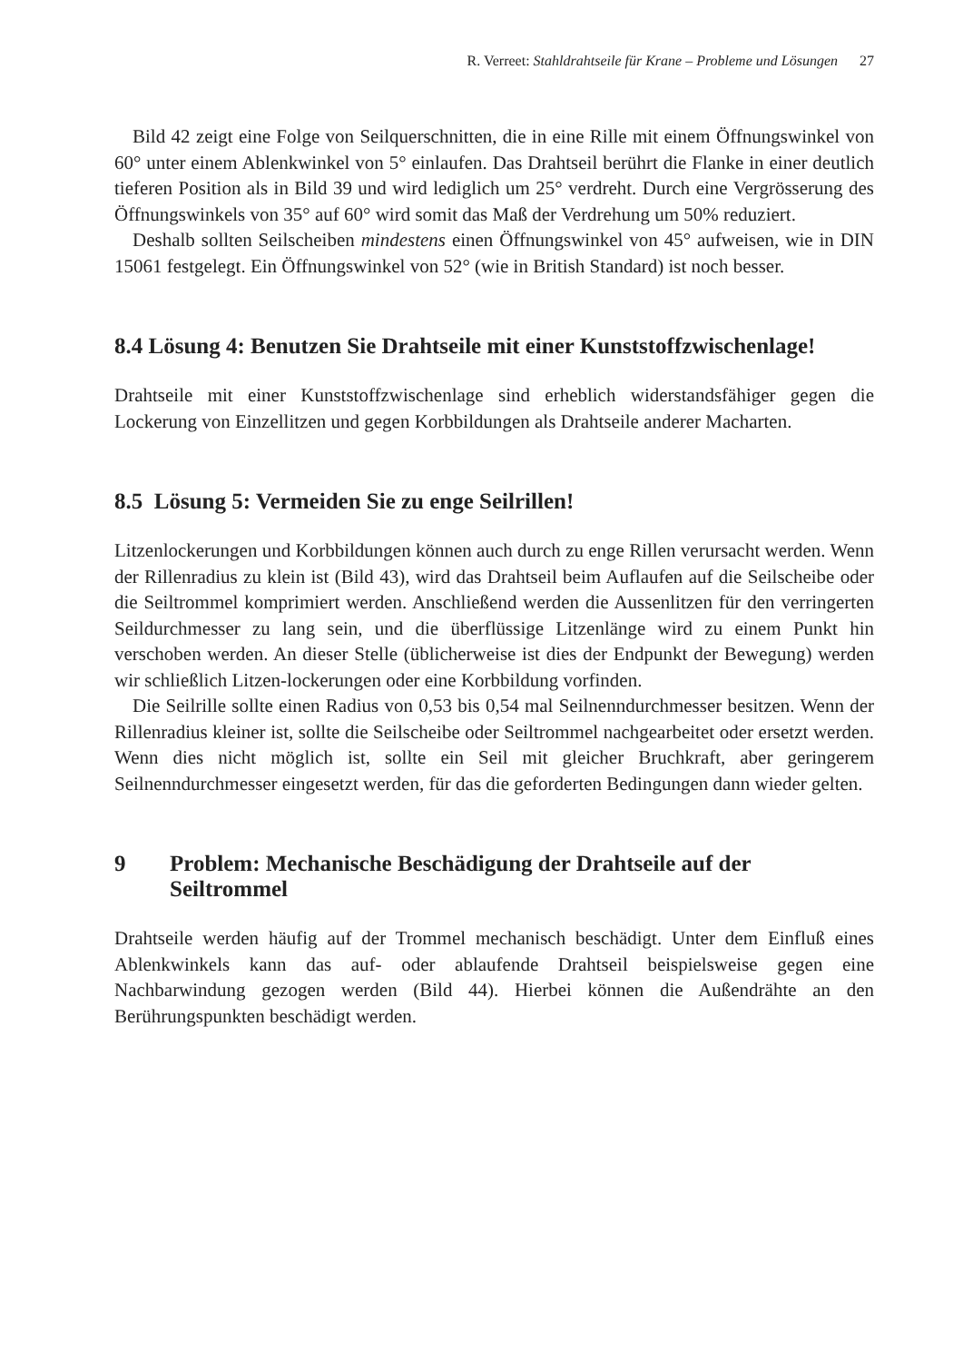R. Verreet: Stahldrahtseile für Krane – Probleme und Lösungen 27
Bild 42 zeigt eine Folge von Seilquerschnitten, die in eine Rille mit einem Öffnungswinkel von 60° unter einem Ablenkwinkel von 5° einlaufen. Das Drahtseil berührt die Flanke in einer deutlich tieferen Position als in Bild 39 und wird lediglich um 25° verdreht. Durch eine Vergrösserung des Öffnungswinkels von 35° auf 60° wird somit das Maß der Verdrehung um 50% reduziert.
Deshalb sollten Seilscheiben mindestens einen Öffnungswinkel von 45° aufweisen, wie in DIN 15061 festgelegt. Ein Öffnungswinkel von 52° (wie in British Standard) ist noch besser.
8.4 Lösung 4: Benutzen Sie Drahtseile mit einer Kunststoffzwischenlage!
Drahtseile mit einer Kunststoffzwischenlage sind erheblich widerstandsfähiger gegen die Lockerung von Einzellitzen und gegen Korbbildungen als Drahtseile anderer Macharten.
8.5 Lösung 5: Vermeiden Sie zu enge Seilrillen!
Litzenlockerungen und Korbbildungen können auch durch zu enge Rillen verursacht werden. Wenn der Rillenradius zu klein ist (Bild 43), wird das Drahtseil beim Auflaufen auf die Seilscheibe oder die Seiltrommel komprimiert werden. Anschließend werden die Aussenlitzen für den verringerten Seildurchmesser zu lang sein, und die überflüssige Litzenlänge wird zu einem Punkt hin verschoben werden. An dieser Stelle (üblicherweise ist dies der Endpunkt der Bewegung) werden wir schließlich Litzen-lockerungen oder eine Korbbildung vorfinden.
Die Seilrille sollte einen Radius von 0,53 bis 0,54 mal Seilnenndurchmesser besitzen. Wenn der Rillenradius kleiner ist, sollte die Seilscheibe oder Seiltrommel nachgearbeitet oder ersetzt werden. Wenn dies nicht möglich ist, sollte ein Seil mit gleicher Bruchkraft, aber geringerem Seilnenndurchmesser eingesetzt werden, für das die geforderten Bedingungen dann wieder gelten.
9 Problem: Mechanische Beschädigung der Drahtseile auf der Seiltrommel
Drahtseile werden häufig auf der Trommel mechanisch beschädigt. Unter dem Einfluß eines Ablenkwinkels kann das auf- oder ablaufende Drahtseil beispielsweise gegen eine Nachbarwindung gezogen werden (Bild 44). Hierbei können die Außendrähte an den Berührungspunkten beschädigt werden.